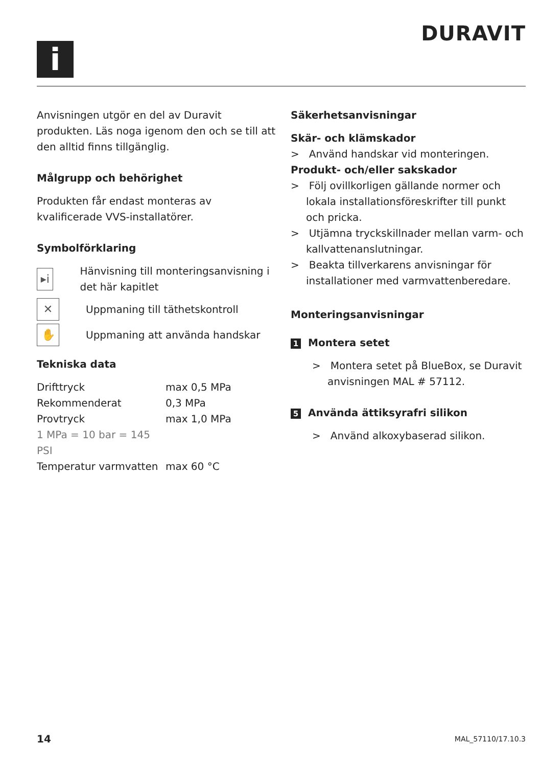DURAVIT
i
Anvisningen utgör en del av Duravit produkten. Läs noga igenom den och se till att den alltid finns tillgänglig.
Målgrupp och behörighet
Produkten får endast monteras av kvalificerade VVS-installatörer.
Symbolförklaring
▸i
Hänvisning till monteringsanvisning i det här kapitlet
✕
Uppmaning till täthetskontroll
✋
Uppmaning att använda handskar
Tekniska data
| Drifttryck | max 0,5 MPa |
| Rekommenderat | 0,3 MPa |
| Provtryck | max 1,0 MPa |
| 1 MPa = 10 bar = 145 PSI | |
| Temperatur varmvatten | max 60 °C |
Säkerhetsanvisningar
Skär- och klämskador
> Använd handskar vid monteringen.
Produkt- och/eller sakskador
> Följ ovillkorligen gällande normer och lokala installationsföreskrifter till punkt och pricka.
> Utjämna tryckskillnader mellan varm- och kallvattenanslutningar.
> Beakta tillverkarens anvisningar för installationer med varmvattenberedare.
Monteringsanvisningar
1 Montera setet
> Montera setet på BlueBox, se Duravit anvisningen MAL # 57112.
5 Använda ättiksyrafri silikon
> Använd alkoxybaserad silikon.
14 MAL_57110/17.10.3